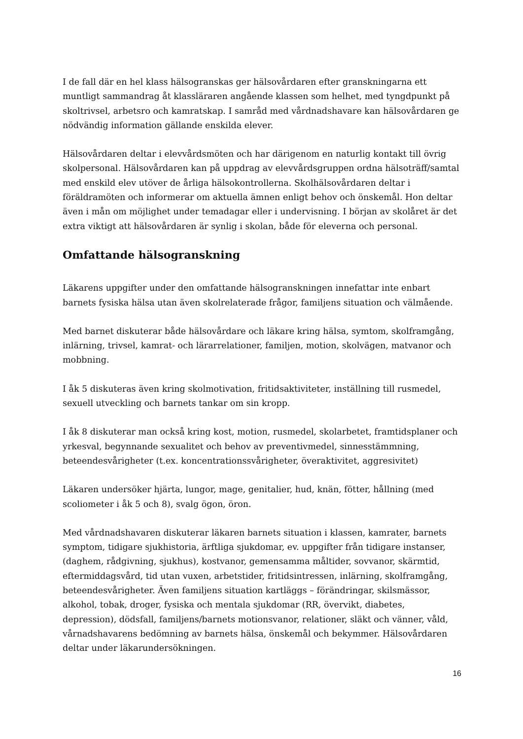I de fall där en hel klass hälsogranskas ger hälsovårdaren efter granskningarna ett muntligt sammandrag åt klassläraren angående klassen som helhet, med tyngdpunkt på skoltrivsel, arbetsro och kamratskap. I samråd med vårdnadshavare kan hälsovårdaren ge nödvändig information gällande enskilda elever.
Hälsovårdaren deltar i elevvårdsmöten och har därigenom en naturlig kontakt till övrig skolpersonal. Hälsovårdaren kan på uppdrag av elevvårdsgruppen ordna hälsoträff/samtal med enskild elev utöver de årliga hälsokontrollerna. Skolhälsovårdaren deltar i föräldramöten och informerar om aktuella ämnen enligt behov och önskemål. Hon deltar även i mån om möjlighet under temadagar eller i undervisning. I början av skolåret är det extra viktigt att hälsovårdaren är synlig i skolan, både för eleverna och personal.
Omfattande hälsogranskning
Läkarens uppgifter under den omfattande hälsogranskningen innefattar inte enbart barnets fysiska hälsa utan även skolrelaterade frågor, familjens situation och välmående.
Med barnet diskuterar både hälsovårdare och läkare kring hälsa, symtom, skolframgång, inlärning, trivsel, kamrat- och lärarrelationer, familjen, motion, skolvägen, matvanor och mobbning.
I åk 5 diskuteras även kring skolmotivation, fritidsaktiviteter, inställning till rusmedel, sexuell utveckling och barnets tankar om sin kropp.
I åk 8 diskuterar man också kring kost, motion, rusmedel, skolarbetet, framtidsplaner och yrkesval, begynnande sexualitet och behov av preventivmedel, sinnesstämmning, beteendesvårigheter (t.ex. koncentrationssvårigheter, överaktivitet, aggresivitet)
Läkaren undersöker hjärta, lungor, mage, genitalier, hud, knän, fötter, hållning (med scoliometer i åk 5 och 8), svalg ögon, öron.
Med vårdnadshavaren diskuterar läkaren barnets situation i klassen, kamrater, barnets symptom, tidigare sjukhistoria, ärftliga sjukdomar, ev. uppgifter från tidigare instanser, (daghem, rådgivning, sjukhus), kostvanor, gemensamma måltider, sovvanor, skärmtid, eftermiddagsvård, tid utan vuxen, arbetstider, fritidsintressen, inlärning, skolframgång, beteendesvårigheter. Även familjens situation kartläggs – förändringar, skilsmässor, alkohol, tobak, droger, fysiska och mentala sjukdomar (RR, övervikt, diabetes, depression), dödsfall, familjens/barnets motionsvanor, relationer, släkt och vänner, våld, vårnadshavarens bedömning av barnets hälsa, önskemål och bekymmer. Hälsovårdaren deltar under läkarundersökningen.
16